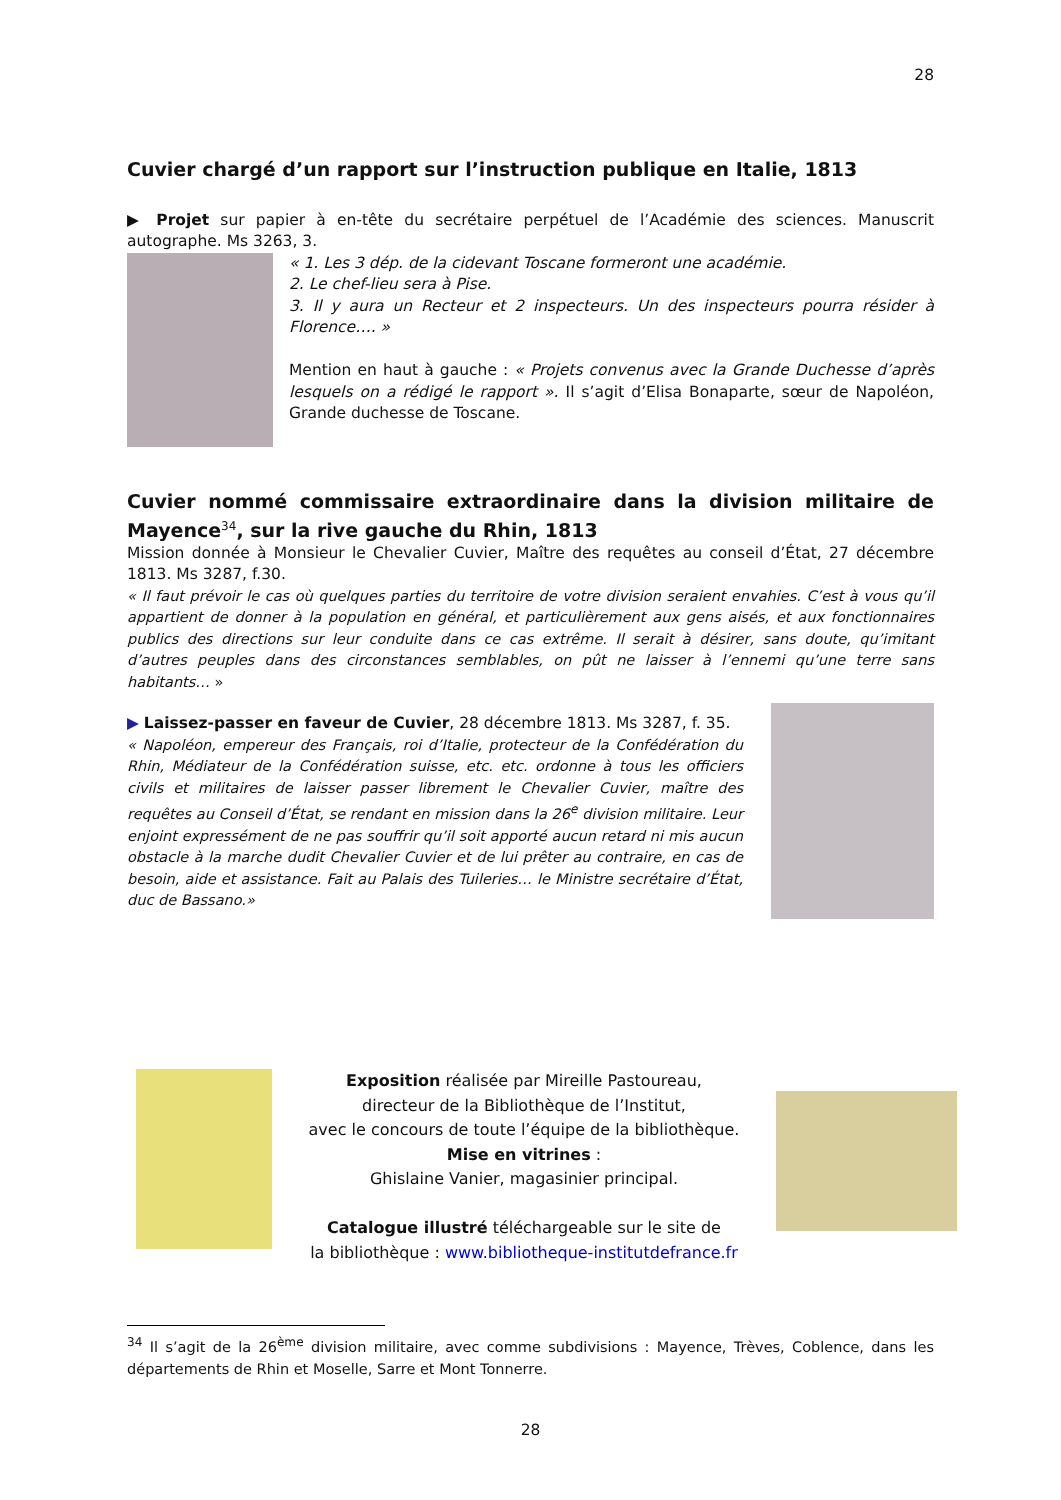28
Cuvier chargé d’un rapport sur l’instruction publique en Italie, 1813
▶ Projet sur papier à en-tête du secrétaire perpétuel de l’Académie des sciences. Manuscrit autographe. Ms 3263, 3.
« 1. Les 3 dép. de la cidevant Toscane formeront une académie.
2. Le chef-lieu sera à Pise.
3. Il y aura un Recteur et 2 inspecteurs. Un des inspecteurs pourra résider à Florence…. »
Mention en haut à gauche : « Projets convenus avec la Grande Duchesse d’après lesquels on a rédigé le rapport ». Il s’agit d’Elisa Bonaparte, sœur de Napoléon, Grande duchesse de Toscane.
Cuvier nommé commissaire extraordinaire dans la division militaire de Mayence<sup>34</sup>, sur la rive gauche du Rhin, 1813
Mission donnée à Monsieur le Chevalier Cuvier, Maître des requêtes au conseil d’État, 27 décembre 1813. Ms 3287, f.30.
« Il faut prévoir le cas où quelques parties du territoire de votre division seraient envahies. C’est à vous qu’il appartient de donner à la population en général, et particulièrement aux gens aisés, et aux fonctionnaires publics des directions sur leur conduite dans ce cas extrême. Il serait à désirer, sans doute, qu’imitant d’autres peuples dans des circonstances semblables, on pût ne laisser à l’ennemi qu’une terre sans habitants… »
▶ Laissez-passer en faveur de Cuvier, 28 décembre 1813. Ms 3287, f. 35.
« Napoléon, empereur des Français, roi d’Italie, protecteur de la Confédération du Rhin, Médiateur de la Confédération suisse, etc. etc. ordonne à tous les officiers civils et militaires de laisser passer librement le Chevalier Cuvier, maître des requêtes au Conseil d’État, se rendant en mission dans la 26<sup>e</sup> division militaire. Leur enjoint expressément de ne pas souffrir qu’il soit apporté aucun retard ni mis aucun obstacle à la marche dudit Chevalier Cuvier et de lui prêter au contraire, en cas de besoin, aide et assistance. Fait au Palais des Tuileries… le Ministre secrétaire d’État, duc de Bassano.»
Exposition réalisée par Mireille Pastoureau,
directeur de la Bibliothèque de l’Institut,
avec le concours de toute l’équipe de la bibliothèque.
Mise en vitrines :
Ghislaine Vanier, magasinier principal.
Catalogue illustré téléchargeable sur le site de
la bibliothèque : www.bibliotheque-institutdefrance.fr
<sup>34</sup> Il s’agit de la 26<sup>ème</sup> division militaire, avec comme subdivisions : Mayence, Trèves, Coblence, dans les départements de Rhin et Moselle, Sarre et Mont Tonnerre.
28